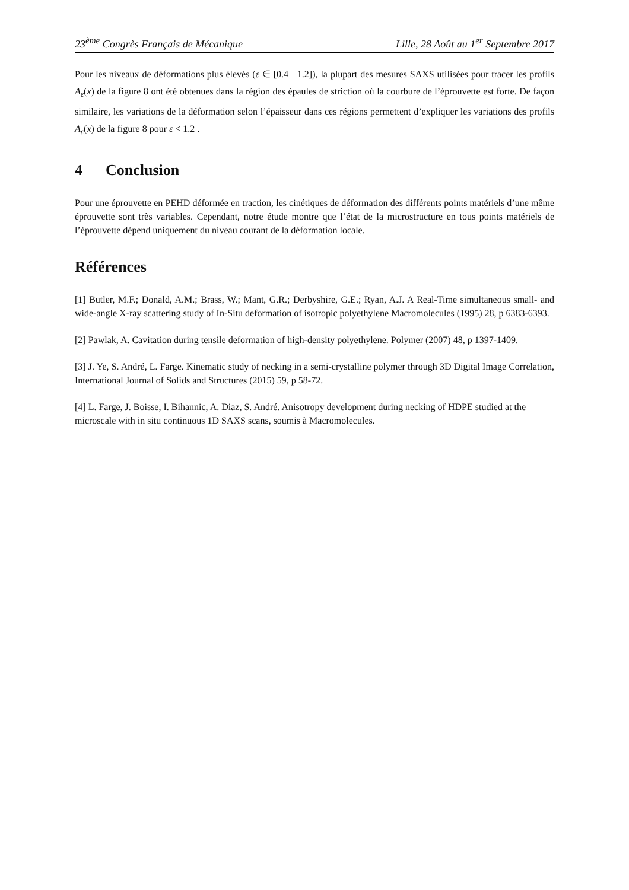23<sup>ème</sup> Congrès Français de Mécanique Lille, 28 Août au 1<sup>er</sup> Septembre 2017
Pour les niveaux de déformations plus élevés (ε ∈ [0.4 1.2]), la plupart des mesures SAXS utilisées pour tracer les profils A<sub>ε</sub>(x) de la figure 8 ont été obtenues dans la région des épaules de striction où la courbure de l’éprouvette est forte. De façon similaire, les variations de la déformation selon l’épaisseur dans ces régions permettent d’expliquer les variations des profils A<sub>ε</sub>(x) de la figure 8 pour ε < 1.2 .
4 Conclusion
Pour une éprouvette en PEHD déformée en traction, les cinétiques de déformation des différents points matériels d’une même éprouvette sont très variables. Cependant, notre étude montre que l’état de la microstructure en tous points matériels de l’éprouvette dépend uniquement du niveau courant de la déformation locale.
Références
[1] Butler, M.F.; Donald, A.M.; Brass, W.; Mant, G.R.; Derbyshire, G.E.; Ryan, A.J. A Real-Time simultaneous small- and wide-angle X-ray scattering study of In-Situ deformation of isotropic polyethylene Macromolecules (1995) 28, p 6383-6393.
[2] Pawlak, A. Cavitation during tensile deformation of high-density polyethylene. Polymer (2007) 48, p 1397-1409.
[3] J. Ye, S. André, L. Farge. Kinematic study of necking in a semi-crystalline polymer through 3D Digital Image Correlation, International Journal of Solids and Structures (2015) 59, p 58-72.
[4] L. Farge, J. Boisse, I. Bihannic, A. Diaz, S. André. Anisotropy development during necking of HDPE studied at the microscale with in situ continuous 1D SAXS scans, soumis à Macromolecules.